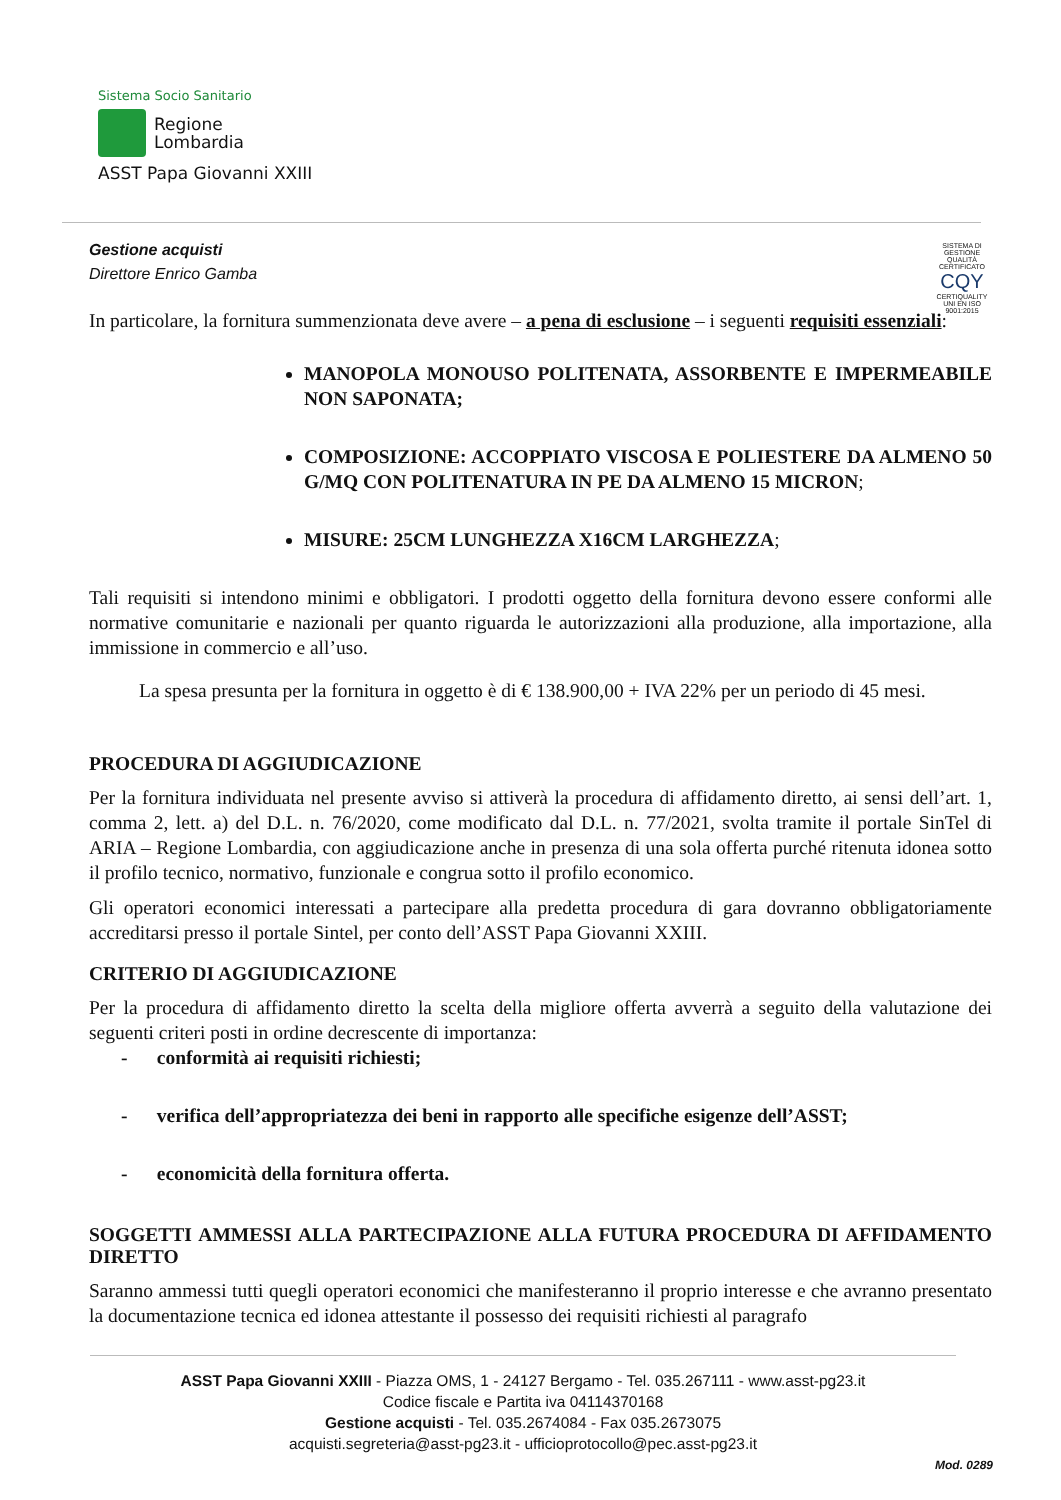Sistema Socio Sanitario
Regione
Lombardia
ASST Papa Giovanni XXIII
Gestione acquisti
Direttore Enrico Gamba
SISTEMA DI GESTIONE QUALITÀ CERTIFICATO
CQY
CERTIQUALITY
UNI EN ISO 9001:2015
In particolare, la fornitura summenzionata deve avere – a pena di esclusione – i seguenti requisiti essenziali:
MANOPOLA MONOUSO POLITENATA, ASSORBENTE E IMPERMEABILE NON SAPONATA;
COMPOSIZIONE: ACCOPPIATO VISCOSA E POLIESTERE DA ALMENO 50 G/MQ CON POLITENATURA IN PE DA ALMENO 15 MICRON;
MISURE: 25CM LUNGHEZZA X16CM LARGHEZZA;
Tali requisiti si intendono minimi e obbligatori. I prodotti oggetto della fornitura devono essere conformi alle normative comunitarie e nazionali per quanto riguarda le autorizzazioni alla produzione, alla importazione, alla immissione in commercio e all’uso.
La spesa presunta per la fornitura in oggetto è di € 138.900,00 + IVA 22% per un periodo di 45 mesi.
PROCEDURA DI AGGIUDICAZIONE
Per la fornitura individuata nel presente avviso si attiverà la procedura di affidamento diretto, ai sensi dell’art. 1, comma 2, lett. a) del D.L. n. 76/2020, come modificato dal D.L. n. 77/2021, svolta tramite il portale SinTel di ARIA – Regione Lombardia, con aggiudicazione anche in presenza di una sola offerta purché ritenuta idonea sotto il profilo tecnico, normativo, funzionale e congrua sotto il profilo economico.
Gli operatori economici interessati a partecipare alla predetta procedura di gara dovranno obbligatoriamente accreditarsi presso il portale Sintel, per conto dell’ASST Papa Giovanni XXIII.
CRITERIO DI AGGIUDICAZIONE
Per la procedura di affidamento diretto la scelta della migliore offerta avverrà a seguito della valutazione dei seguenti criteri posti in ordine decrescente di importanza:
- conformità ai requisiti richiesti;
- verifica dell’appropriatezza dei beni in rapporto alle specifiche esigenze dell’ASST;
- economicità della fornitura offerta.
SOGGETTI AMMESSI ALLA PARTECIPAZIONE ALLA FUTURA PROCEDURA DI AFFIDAMENTO DIRETTO
Saranno ammessi tutti quegli operatori economici che manifesteranno il proprio interesse e che avranno presentato la documentazione tecnica ed idonea attestante il possesso dei requisiti richiesti al paragrafo
ASST Papa Giovanni XXIII - Piazza OMS, 1 - 24127 Bergamo - Tel. 035.267111 - www.asst-pg23.it
Codice fiscale e Partita iva 04114370168
Gestione acquisti - Tel. 035.2674084 - Fax 035.2673075
acquisti.segreteria@asst-pg23.it - ufficioprotocollo@pec.asst-pg23.it
Mod. 0289